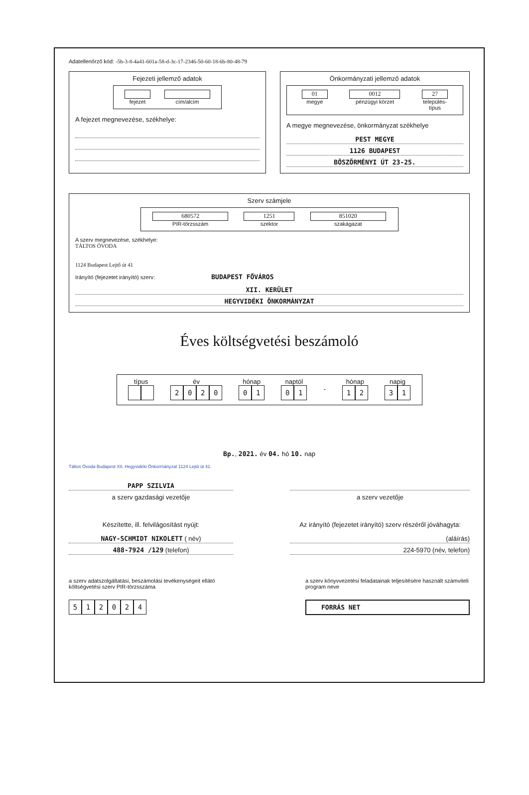Adatellenőrző kód: -5b-3-8-4a41-601a-58-d-3c-17-2346-50-60-18-6b-80-48-79
Fejezeti jellemző adatok
fejezet cím/alcím
A fejezet megnevezése, székhelye:
Önkormányzati jellemző adatok
01
megye
0012
pénzügyi körzet
27
település-
típus
A megye megnevezése, önkormányzat székhelye
PEST MEGYE
1126 BUDAPEST
BÖSZÖRMÉNYI ÚT 23-25.
Szerv számjele
680572
PIR-törzsszám
1251
szektor
851020
szakágazat
A szerv megnevezése, székhelye:
TÁLTOS ÓVODA
1124 Budapest Lejtő út 41
Irányító (fejezetet irányító) szerv: BUDAPEST FŐVÁROS
XII. KERÜLET
HEGYVIDÉKI ÖNKORMÁNYZAT
Éves költségvetési beszámoló
típus év
2020
hónap
01
naptól
01
- hónap
12
napig
31
Bp., 2021. év 04. hó 10. nap
Táltos Óvoda Budapest XII. Hegyvidéki Önkormányzat 1124 Lejtő út 41.
PAPP SZILVIA
a szerv gazdasági vezetője
Készítette, ill. felvilágosítást nyújt:
NAGY-SCHMIDT NIKOLETT ( név)
488-7924 /129 (telefon)
a szerv vezetője
Az irányító (fejezetet irányító) szerv részéről jóváhagyta:
(aláírás)
224-5970 (név, telefon)
a szerv adatszolgáltatási, beszámolási tevékenységeit ellátó költségvetési szerv PIR-törzsszáma
512024
a szerv könyvvezetési feladatainak teljesítésére használt számviteli program neve
FORRÁS NET